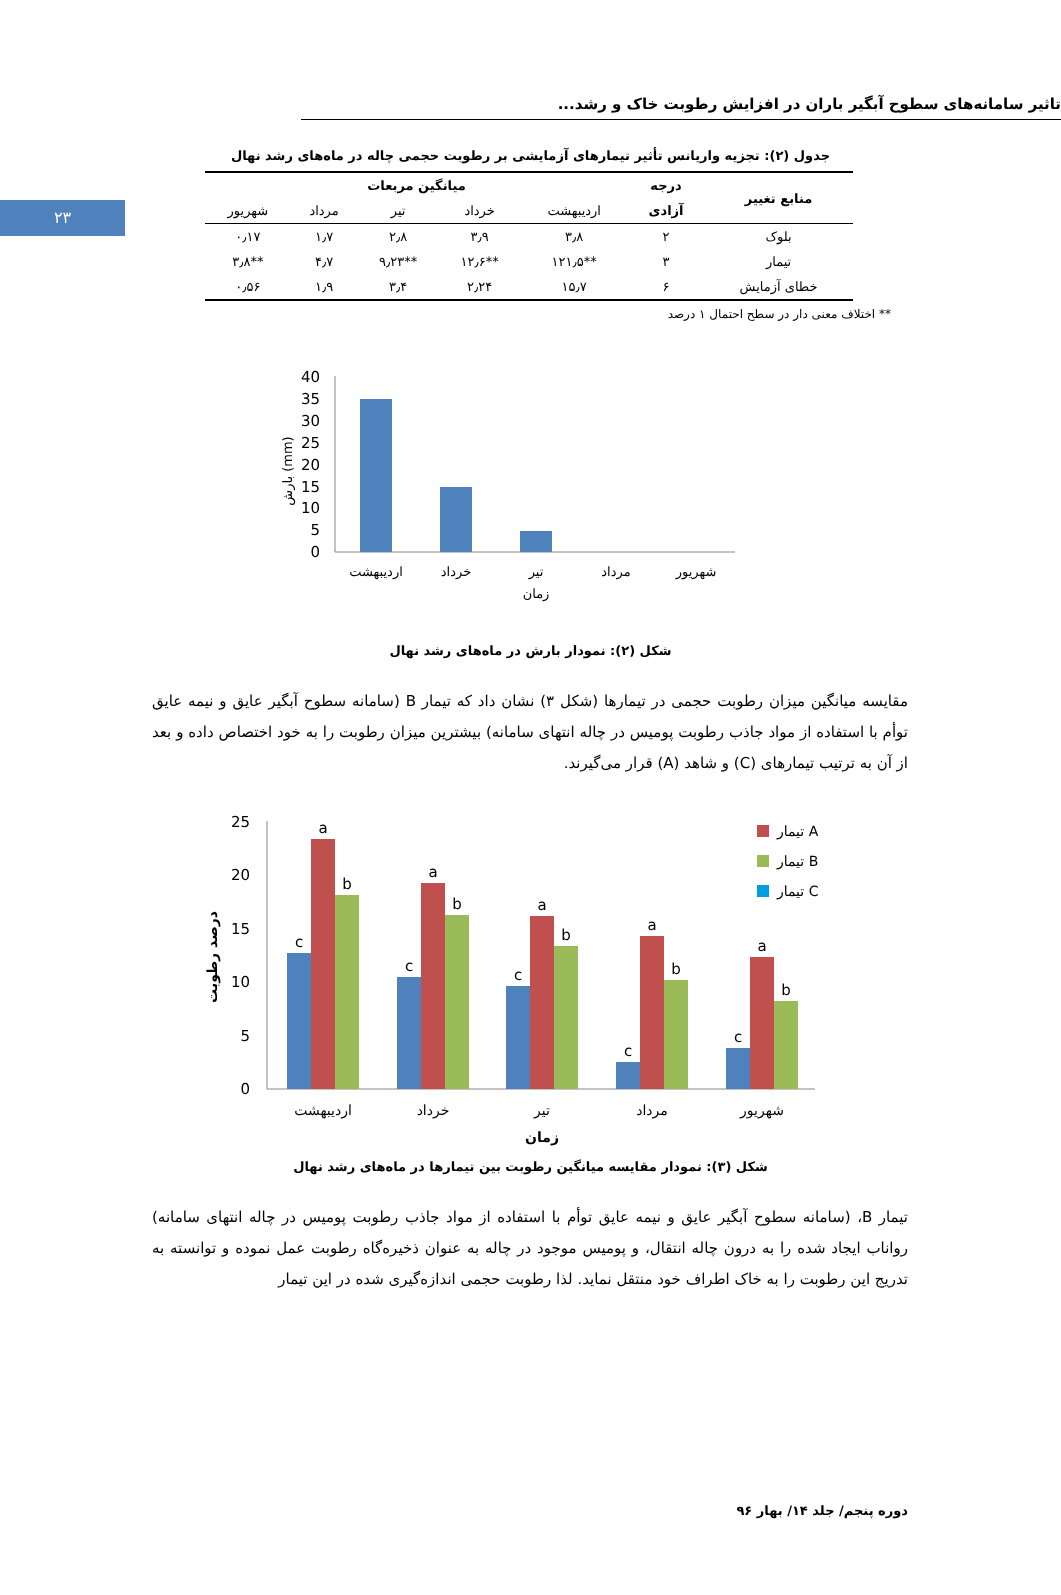۲۳
تاثیر سامانه‌های سطوح آبگیر باران در افزایش رطوبت خاک و رشد...
جدول (۲): تجزیه واریانس تأثیر تیمارهای آزمایشی بر رطوبت حجمی چاله در ماه‌های رشد نهال
| منابع تغییر | درجه | میانگین مربعات | | | | |
| --- | --- | --- | --- | --- | --- | --- |
| | آزادی | اردیبهشت | خرداد | تیر | مرداد | شهریور |
| بلوک | ۲ | ۳٫۸ | ۳٫۹ | ۲٫۸ | ۱٫۷ | ۰٫۱۷ |
| تیمار | ۳ | **۱۲۱٫۵ | **۱۲٫۶ | **۹٫۲۳ | ۴٫۷ | **۳٫۸ |
| خطای آزمایش | ۶ | ۱۵٫۷ | ۲٫۲۴ | ۳٫۴ | ۱٫۹ | ۰٫۵۶ |
** اختلاف معنی دار در سطح احتمال ۱ درصد
40
35
30
25
20
15
10
5
0
اردیبهشت
خرداد
تیر
مرداد
شهریور
زمان
بارش (mm)
شکل (۲): نمودار بارش در ماه‌های رشد نهال
مقایسه میانگین میزان رطوبت حجمی در تیمارها (شکل ۳) نشان داد که تیمار B (سامانه سطوح آبگیر عایق و نیمه عایق توأم با استفاده از مواد جاذب رطوبت پومیس در چاله انتهای سامانه) بیشترین میزان رطوبت را به خود اختصاص داده و بعد از آن به ترتیب تیمارهای (C) و شاهد (A) قرار می‌گیرند.
25
20
15
10
5
0
c
a
b
c
a
b
c
a
b
c
a
b
c
a
b
اردیبهشت
خرداد
تیر
مرداد
شهریور
زمان
درصد رطوبت
تیمار A
تیمار B
تیمار C
شکل (۳): نمودار مقایسه میانگین رطوبت بین تیمارها در ماه‌های رشد نهال
تیمار B، (سامانه سطوح آبگیر عایق و نیمه عایق توأم با استفاده از مواد جاذب رطوبت پومیس در چاله انتهای سامانه) رواناب ایجاد شده را به درون چاله انتقال، و پومیس موجود در چاله به عنوان ذخیره‌گاه رطوبت عمل نموده و توانسته به تدریج این رطوبت را به خاک اطراف خود منتقل نماید. لذا رطوبت حجمی اندازه‌گیری شده در این تیمار
دوره پنجم/ جلد ۱۴/ بهار ۹۶